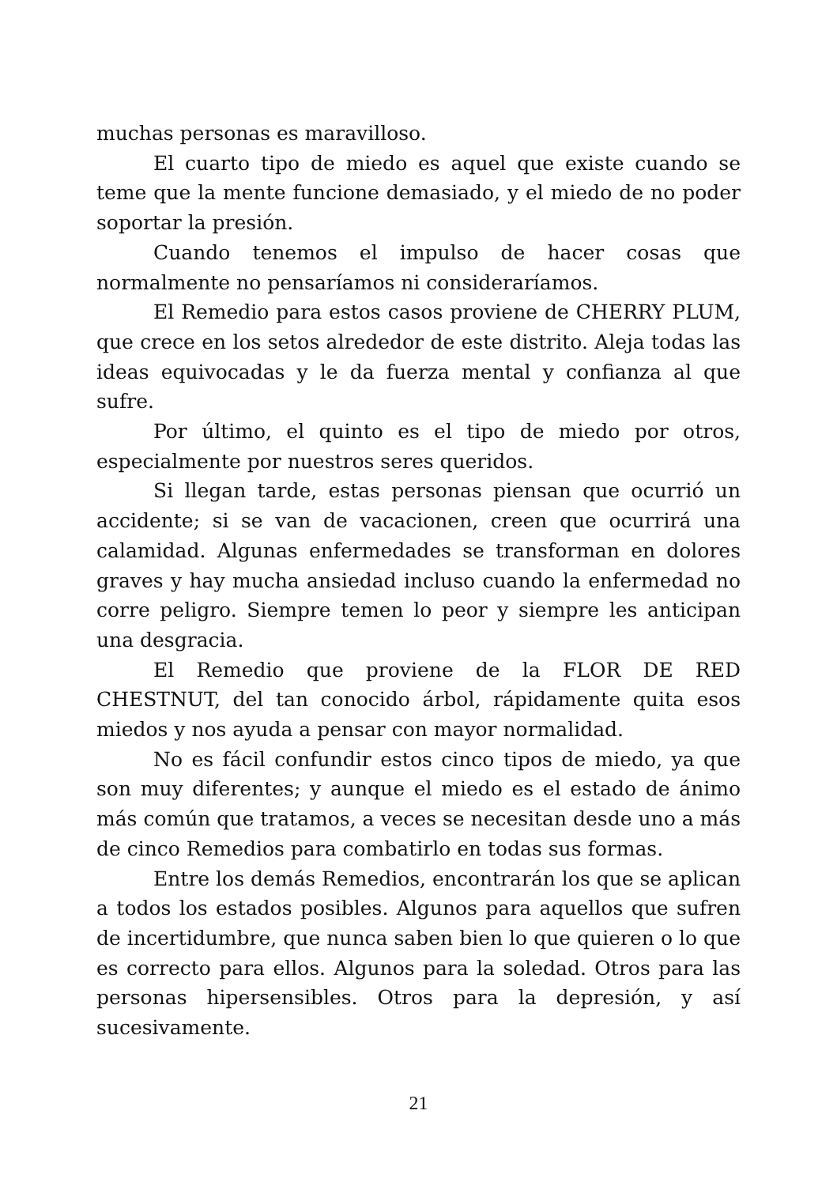muchas personas es maravilloso.
El cuarto tipo de miedo es aquel que existe cuando se teme que la mente funcione demasiado, y el miedo de no poder soportar la presión.
Cuando tenemos el impulso de hacer cosas que normalmente no pensaríamos ni consideraríamos.
El Remedio para estos casos proviene de CHERRY PLUM, que crece en los setos alrededor de este distrito. Aleja todas las ideas equivocadas y le da fuerza mental y confianza al que sufre.
Por último, el quinto es el tipo de miedo por otros, especialmente por nuestros seres queridos.
Si llegan tarde, estas personas piensan que ocurrió un accidente; si se van de vacacionen, creen que ocurrirá una calamidad. Algunas enfermedades se transforman en dolores graves y hay mucha ansiedad incluso cuando la enfermedad no corre peligro. Siempre temen lo peor y siempre les anticipan una desgracia.
El Remedio que proviene de la FLOR DE RED CHESTNUT, del tan conocido árbol, rápidamente quita esos miedos y nos ayuda a pensar con mayor normalidad.
No es fácil confundir estos cinco tipos de miedo, ya que son muy diferentes; y aunque el miedo es el estado de ánimo más común que tratamos, a veces se necesitan desde uno a más de cinco Remedios para combatirlo en todas sus formas.
Entre los demás Remedios, encontrarán los que se aplican a todos los estados posibles. Algunos para aquellos que sufren de incertidumbre, que nunca saben bien lo que quieren o lo que es correcto para ellos. Algunos para la soledad. Otros para las personas hipersensibles. Otros para la depresión, y así sucesivamente.
21